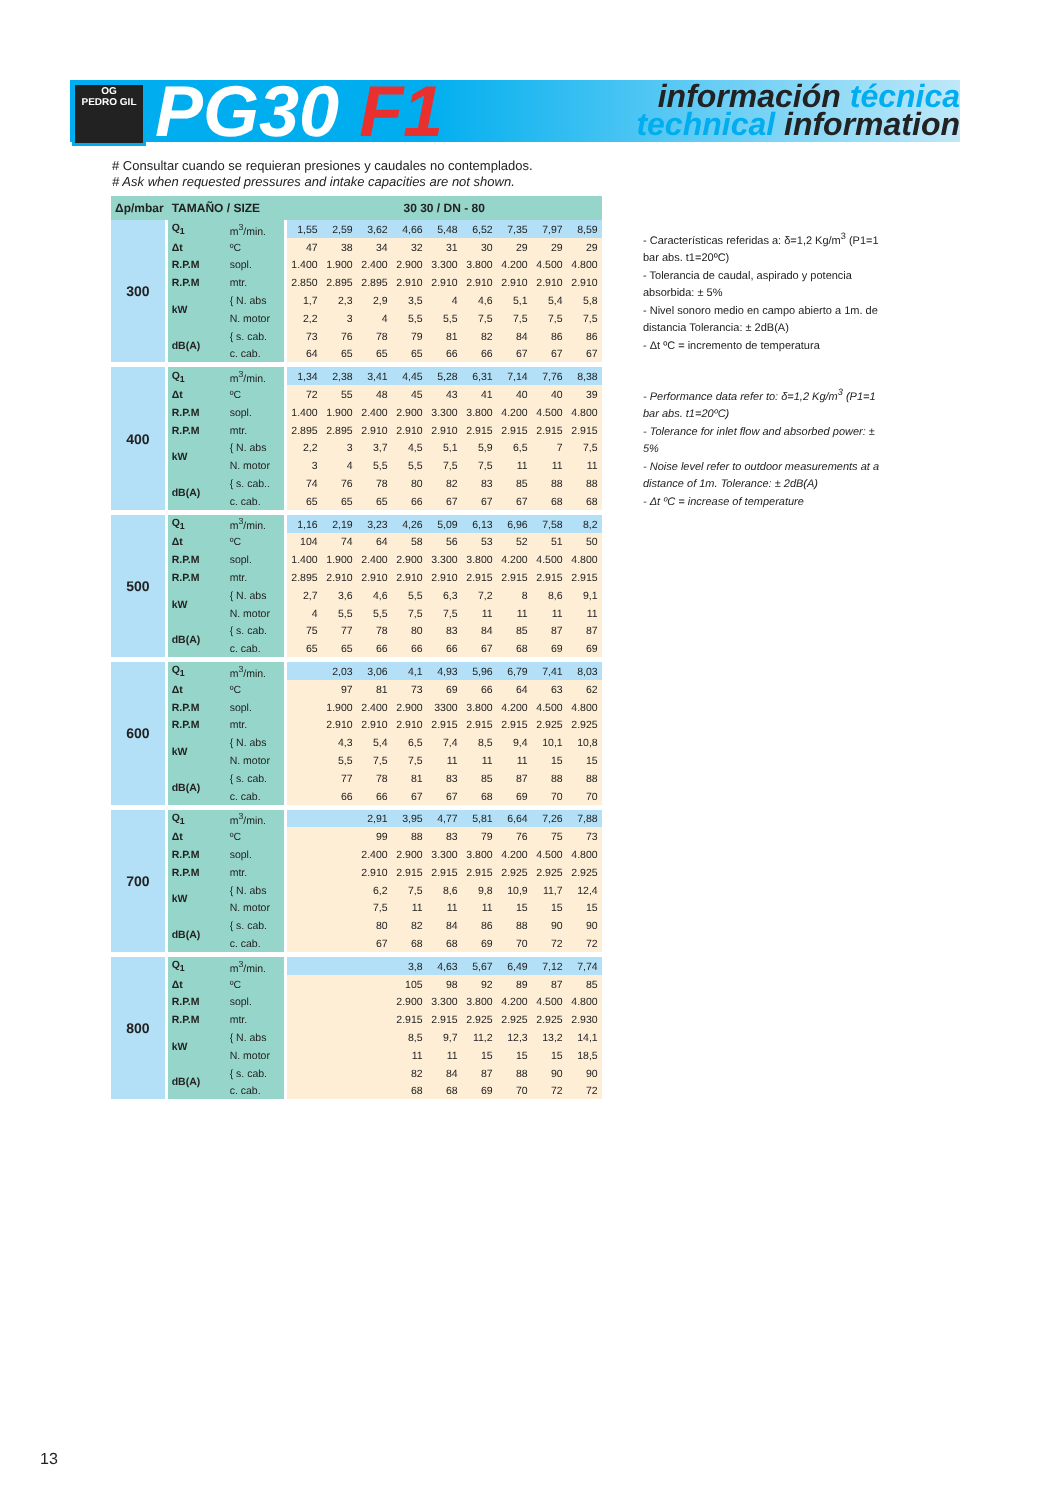OG
PEDRO GIL
PG30 F1
información técnica
technical information
# Consultar cuando se requieran presiones y caudales no contemplados.
# Ask when requested pressures and intake capacities are not shown.
| Δp/mbar | TAMAÑO / SIZE | | 30 30 / DN - 80 | | | | | | | | |
| --- | --- | --- | --- | --- | --- | --- | --- | --- | --- | --- | --- |
| 300 | Q<sub>1</sub> | m<sup>3</sup>/min. | 1,55 | 2,59 | 3,62 | 4,66 | 5,48 | 6,52 | 7,35 | 7,97 | 8,59 |
| | Δt | ºC | 47 | 38 | 34 | 32 | 31 | 30 | 29 | 29 | 29 |
| | R.P.M | sopl. | 1.400 | 1.900 | 2.400 | 2.900 | 3.300 | 3.800 | 4.200 | 4.500 | 4.800 |
| | R.P.M | mtr. | 2.850 | 2.895 | 2.895 | 2.910 | 2.910 | 2.910 | 2.910 | 2.910 | 2.910 |
| | kW | { N. abs | 1,7 | 2,3 | 2,9 | 3,5 | 4 | 4,6 | 5,1 | 5,4 | 5,8 |
| | | N. motor | 2,2 | 3 | 4 | 5,5 | 5,5 | 7,5 | 7,5 | 7,5 | 7,5 |
| | dB(A) | { s. cab. | 73 | 76 | 78 | 79 | 81 | 82 | 84 | 86 | 86 |
| | | c. cab. | 64 | 65 | 65 | 65 | 66 | 66 | 67 | 67 | 67 |
| 400 | Q<sub>1</sub> | m<sup>3</sup>/min. | 1,34 | 2,38 | 3,41 | 4,45 | 5,28 | 6,31 | 7,14 | 7,76 | 8,38 |
| | Δt | ºC | 72 | 55 | 48 | 45 | 43 | 41 | 40 | 40 | 39 |
| | R.P.M | sopl. | 1.400 | 1.900 | 2.400 | 2.900 | 3.300 | 3.800 | 4.200 | 4.500 | 4.800 |
| | R.P.M | mtr. | 2.895 | 2.895 | 2.910 | 2.910 | 2.910 | 2.915 | 2.915 | 2.915 | 2.915 |
| | kW | { N. abs | 2,2 | 3 | 3,7 | 4,5 | 5,1 | 5,9 | 6,5 | 7 | 7,5 |
| | | N. motor | 3 | 4 | 5,5 | 5,5 | 7,5 | 7,5 | 11 | 11 | 11 |
| | dB(A) | { s. cab.. | 74 | 76 | 78 | 80 | 82 | 83 | 85 | 88 | 88 |
| | | c. cab. | 65 | 65 | 65 | 66 | 67 | 67 | 67 | 68 | 68 |
| 500 | Q<sub>1</sub> | m<sup>3</sup>/min. | 1,16 | 2,19 | 3,23 | 4,26 | 5,09 | 6,13 | 6,96 | 7,58 | 8,2 |
| | Δt | ºC | 104 | 74 | 64 | 58 | 56 | 53 | 52 | 51 | 50 |
| | R.P.M | sopl. | 1.400 | 1.900 | 2.400 | 2.900 | 3.300 | 3.800 | 4.200 | 4.500 | 4.800 |
| | R.P.M | mtr. | 2.895 | 2.910 | 2.910 | 2.910 | 2.910 | 2.915 | 2.915 | 2.915 | 2.915 |
| | kW | { N. abs | 2,7 | 3,6 | 4,6 | 5,5 | 6,3 | 7,2 | 8 | 8,6 | 9,1 |
| | | N. motor | 4 | 5,5 | 5,5 | 7,5 | 7,5 | 11 | 11 | 11 | 11 |
| | dB(A) | { s. cab. | 75 | 77 | 78 | 80 | 83 | 84 | 85 | 87 | 87 |
| | | c. cab. | 65 | 65 | 66 | 66 | 66 | 67 | 68 | 69 | 69 |
| 600 | Q<sub>1</sub> | m<sup>3</sup>/min. | | 2,03 | 3,06 | 4,1 | 4,93 | 5,96 | 6,79 | 7,41 | 8,03 |
| | Δt | ºC | | 97 | 81 | 73 | 69 | 66 | 64 | 63 | 62 |
| | R.P.M | sopl. | | 1.900 | 2.400 | 2.900 | 3300 | 3.800 | 4.200 | 4.500 | 4.800 |
| | R.P.M | mtr. | | 2.910 | 2.910 | 2.910 | 2.915 | 2.915 | 2.915 | 2.925 | 2.925 |
| | kW | { N. abs | | 4,3 | 5,4 | 6,5 | 7,4 | 8,5 | 9,4 | 10,1 | 10,8 |
| | | N. motor | | 5,5 | 7,5 | 7,5 | 11 | 11 | 11 | 15 | 15 |
| | dB(A) | { s. cab. | | 77 | 78 | 81 | 83 | 85 | 87 | 88 | 88 |
| | | c. cab. | | 66 | 66 | 67 | 67 | 68 | 69 | 70 | 70 |
| 700 | Q<sub>1</sub> | m<sup>3</sup>/min. | | | 2,91 | 3,95 | 4,77 | 5,81 | 6,64 | 7,26 | 7,88 |
| | Δt | ºC | | | 99 | 88 | 83 | 79 | 76 | 75 | 73 |
| | R.P.M | sopl. | | | 2.400 | 2.900 | 3.300 | 3.800 | 4.200 | 4.500 | 4.800 |
| | R.P.M | mtr. | | | 2.910 | 2.915 | 2.915 | 2.915 | 2.925 | 2.925 | 2.925 |
| | kW | { N. abs | | | 6,2 | 7,5 | 8,6 | 9,8 | 10,9 | 11,7 | 12,4 |
| | | N. motor | | | 7,5 | 11 | 11 | 11 | 15 | 15 | 15 |
| | dB(A) | { s. cab. | | | 80 | 82 | 84 | 86 | 88 | 90 | 90 |
| | | c. cab. | | | 67 | 68 | 68 | 69 | 70 | 72 | 72 |
| 800 | Q<sub>1</sub> | m<sup>3</sup>/min. | | | | 3,8 | 4,63 | 5,67 | 6,49 | 7,12 | 7,74 |
| | Δt | ºC | | | | 105 | 98 | 92 | 89 | 87 | 85 |
| | R.P.M | sopl. | | | | 2.900 | 3.300 | 3.800 | 4.200 | 4.500 | 4.800 |
| | R.P.M | mtr. | | | | 2.915 | 2.915 | 2.925 | 2.925 | 2.925 | 2.930 |
| | kW | { N. abs | | | | 8,5 | 9,7 | 11,2 | 12,3 | 13,2 | 14,1 |
| | | N. motor | | | | 11 | 11 | 15 | 15 | 15 | 18,5 |
| | dB(A) | { s. cab. | | | | 82 | 84 | 87 | 88 | 90 | 90 |
| | | c. cab. | | | | 68 | 68 | 69 | 70 | 72 | 72 |
- Características referidas a: δ=1,2 Kg/m<sup>3</sup> (P1=1 bar abs. t1=20ºC)
- Tolerancia de caudal, aspirado y potencia absorbida: ± 5%
- Nivel sonoro medio en campo abierto a 1m. de distancia Tolerancia: ± 2dB(A)
- Δt ºC = incremento de temperatura
- Performance data refer to: δ=1,2 Kg/m<sup>3</sup> (P1=1 bar abs. t1=20ºC)
- Tolerance for inlet flow and absorbed power: ± 5%
- Noise level refer to outdoor measurements at a distance of 1m. Tolerance: ± 2dB(A)
- Δt ºC = increase of temperature
13